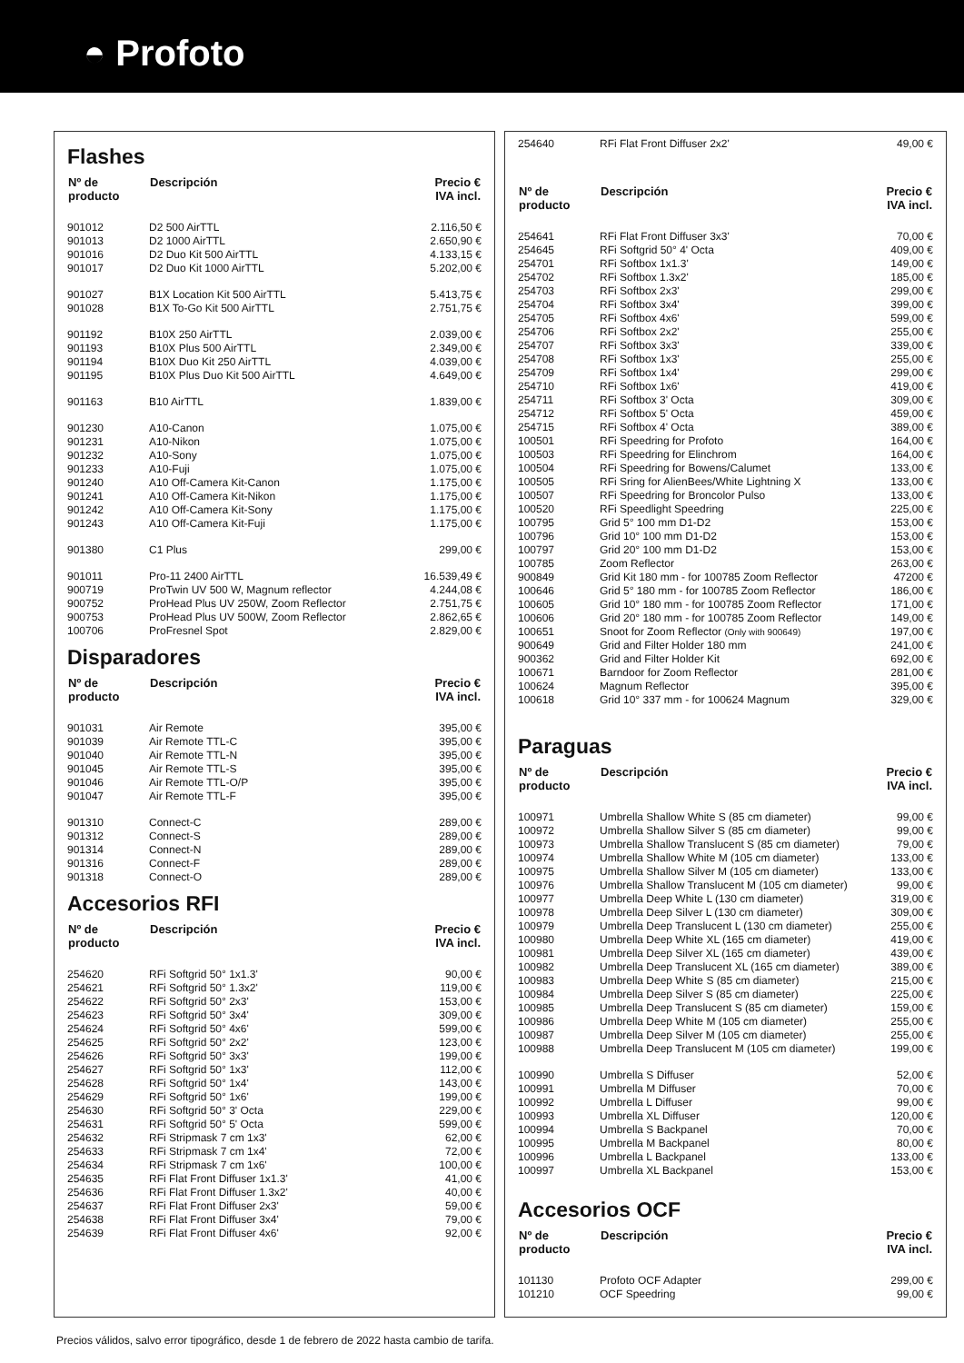◓ Profoto
Flashes
| Nº de producto | Descripción | Precio € IVA incl. |
| --- | --- | --- |
| 901012 | D2 500 AirTTL | 2.116,50 € |
| 901013 | D2 1000 AirTTL | 2.650,90 € |
| 901016 | D2 Duo Kit 500 AirTTL | 4.133,15 € |
| 901017 | D2 Duo Kit 1000 AirTTL | 5.202,00 € |
| 901027 | B1X Location Kit 500 AirTTL | 5.413,75 € |
| 901028 | B1X To-Go Kit 500 AirTTL | 2.751,75 € |
| 901192 | B10X 250 AirTTL | 2.039,00 € |
| 901193 | B10X Plus 500 AirTTL | 2.349,00 € |
| 901194 | B10X Duo Kit 250 AirTTL | 4.039,00 € |
| 901195 | B10X Plus Duo Kit 500 AirTTL | 4.649,00 € |
| 901163 | B10 AirTTL | 1.839,00 € |
| 901230 | A10-Canon | 1.075,00 € |
| 901231 | A10-Nikon | 1.075,00 € |
| 901232 | A10-Sony | 1.075,00 € |
| 901233 | A10-Fuji | 1.075,00 € |
| 901240 | A10 Off-Camera Kit-Canon | 1.175,00 € |
| 901241 | A10 Off-Camera Kit-Nikon | 1.175,00 € |
| 901242 | A10 Off-Camera Kit-Sony | 1.175,00 € |
| 901243 | A10 Off-Camera Kit-Fuji | 1.175,00 € |
| 901380 | C1 Plus | 299,00 € |
| 901011 | Pro-11 2400 AirTTL | 16.539,49 € |
| 900719 | ProTwin UV 500 W, Magnum reflector | 4.244,08 € |
| 900752 | ProHead Plus UV 250W, Zoom Reflector | 2.751,75 € |
| 900753 | ProHead Plus UV 500W, Zoom Reflector | 2.862,65 € |
| 100706 | ProFresnel Spot | 2.829,00 € |
Disparadores
| Nº de producto | Descripción | Precio € IVA incl. |
| --- | --- | --- |
| 901031 | Air Remote | 395,00 € |
| 901039 | Air Remote TTL-C | 395,00 € |
| 901040 | Air Remote TTL-N | 395,00 € |
| 901045 | Air Remote TTL-S | 395,00 € |
| 901046 | Air Remote TTL-O/P | 395,00 € |
| 901047 | Air Remote TTL-F | 395,00 € |
| 901310 | Connect-C | 289,00 € |
| 901312 | Connect-S | 289,00 € |
| 901314 | Connect-N | 289,00 € |
| 901316 | Connect-F | 289,00 € |
| 901318 | Connect-O | 289,00 € |
Accesorios RFI
| Nº de producto | Descripción | Precio € IVA incl. |
| --- | --- | --- |
| 254620 | RFi Softgrid 50° 1x1.3' | 90,00 € |
| 254621 | RFi Softgrid 50° 1.3x2' | 119,00 € |
| 254622 | RFi Softgrid 50° 2x3' | 153,00 € |
| 254623 | RFi Softgrid 50° 3x4' | 309,00 € |
| 254624 | RFi Softgrid 50° 4x6' | 599,00 € |
| 254625 | RFi Softgrid 50° 2x2' | 123,00 € |
| 254626 | RFi Softgrid 50° 3x3' | 199,00 € |
| 254627 | RFi Softgrid 50° 1x3' | 112,00 € |
| 254628 | RFi Softgrid 50° 1x4' | 143,00 € |
| 254629 | RFi Softgrid 50° 1x6' | 199,00 € |
| 254630 | RFi Softgrid 50° 3' Octa | 229,00 € |
| 254631 | RFi Softgrid 50° 5' Octa | 599,00 € |
| 254632 | RFi Stripmask 7 cm 1x3' | 62,00 € |
| 254633 | RFi Stripmask 7 cm 1x4' | 72,00 € |
| 254634 | RFi Stripmask 7 cm 1x6' | 100,00 € |
| 254635 | RFi Flat Front Diffuser 1x1.3' | 41,00 € |
| 254636 | RFi Flat Front Diffuser 1.3x2' | 40,00 € |
| 254637 | RFi Flat Front Diffuser 2x3' | 59,00 € |
| 254638 | RFi Flat Front Diffuser 3x4' | 79,00 € |
| 254639 | RFi Flat Front Diffuser 4x6' | 92,00 € |
| 254640 | RFi Flat Front Diffuser 2x2' | 49,00 € |
| Nº de producto | Descripción | Precio € IVA incl. |
| --- | --- | --- |
| 254641 | RFi Flat Front Diffuser 3x3' | 70,00 € |
| 254645 | RFi Softgrid 50° 4' Octa | 409,00 € |
| 254701 | RFi Softbox 1x1.3' | 149,00 € |
| 254702 | RFi Softbox 1.3x2' | 185,00 € |
| 254703 | RFi Softbox 2x3' | 299,00 € |
| 254704 | RFi Softbox 3x4' | 399,00 € |
| 254705 | RFi Softbox 4x6' | 599,00 € |
| 254706 | RFi Softbox 2x2' | 255,00 € |
| 254707 | RFi Softbox 3x3' | 339,00 € |
| 254708 | RFi Softbox 1x3' | 255,00 € |
| 254709 | RFi Softbox 1x4' | 299,00 € |
| 254710 | RFi Softbox 1x6' | 419,00 € |
| 254711 | RFi Softbox 3' Octa | 309,00 € |
| 254712 | RFi Softbox 5' Octa | 459,00 € |
| 254715 | RFi Softbox 4' Octa | 389,00 € |
| 100501 | RFi Speedring for Profoto | 164,00 € |
| 100503 | RFi Speedring for Elinchrom | 164,00 € |
| 100504 | RFi Speedring for Bowens/Calumet | 133,00 € |
| 100505 | RFi Sring for AlienBees/White Lightning X | 133,00 € |
| 100507 | RFi Speedring for Broncolor Pulso | 133,00 € |
| 100520 | RFi Speedlight Speedring | 225,00 € |
| 100795 | Grid 5° 100 mm D1-D2 | 153,00 € |
| 100796 | Grid 10° 100 mm D1-D2 | 153,00 € |
| 100797 | Grid 20° 100 mm D1-D2 | 153,00 € |
| 100785 | Zoom Reflector | 263,00 € |
| 900849 | Grid Kit 180 mm - for 100785 Zoom Reflector | 47200 € |
| 100646 | Grid 5° 180 mm - for 100785 Zoom Reflector | 186,00 € |
| 100605 | Grid 10° 180 mm - for 100785 Zoom Reflector | 171,00 € |
| 100606 | Grid 20° 180 mm - for 100785 Zoom Reflector | 149,00 € |
| 100651 | Snoot for Zoom Reflector (Only with 900649) | 197,00 € |
| 900649 | Grid and Filter Holder 180 mm | 241,00 € |
| 900362 | Grid and Filter Holder Kit | 692,00 € |
| 100671 | Barndoor for Zoom Reflector | 281,00 € |
| 100624 | Magnum Reflector | 395,00 € |
| 100618 | Grid 10° 337 mm - for 100624 Magnum | 329,00 € |
Paraguas
| Nº de producto | Descripción | Precio € IVA incl. |
| --- | --- | --- |
| 100971 | Umbrella Shallow White S (85 cm diameter) | 99,00 € |
| 100972 | Umbrella Shallow Silver S (85 cm diameter) | 99,00 € |
| 100973 | Umbrella Shallow Translucent S (85 cm diameter) | 79,00 € |
| 100974 | Umbrella Shallow White M (105 cm diameter) | 133,00 € |
| 100975 | Umbrella Shallow Silver M (105 cm diameter) | 133,00 € |
| 100976 | Umbrella Shallow Translucent M (105 cm diameter) | 99,00 € |
| 100977 | Umbrella Deep White L (130 cm diameter) | 319,00 € |
| 100978 | Umbrella Deep Silver L (130 cm diameter) | 309,00 € |
| 100979 | Umbrella Deep Translucent L (130 cm diameter) | 255,00 € |
| 100980 | Umbrella Deep White XL (165 cm diameter) | 419,00 € |
| 100981 | Umbrella Deep Silver XL (165 cm diameter) | 439,00 € |
| 100982 | Umbrella Deep Translucent XL (165 cm diameter) | 389,00 € |
| 100983 | Umbrella Deep White S (85 cm diameter) | 215,00 € |
| 100984 | Umbrella Deep Silver S (85 cm diameter) | 225,00 € |
| 100985 | Umbrella Deep Translucent S (85 cm diameter) | 159,00 € |
| 100986 | Umbrella Deep White M (105 cm diameter) | 255,00 € |
| 100987 | Umbrella Deep Silver M (105 cm diameter) | 255,00 € |
| 100988 | Umbrella Deep Translucent M (105 cm diameter) | 199,00 € |
| 100990 | Umbrella S Diffuser | 52,00 € |
| 100991 | Umbrella M Diffuser | 70,00 € |
| 100992 | Umbrella L Diffuser | 99,00 € |
| 100993 | Umbrella XL Diffuser | 120,00 € |
| 100994 | Umbrella S Backpanel | 70,00 € |
| 100995 | Umbrella M Backpanel | 80,00 € |
| 100996 | Umbrella L Backpanel | 133,00 € |
| 100997 | Umbrella XL Backpanel | 153,00 € |
Accesorios OCF
| Nº de producto | Descripción | Precio € IVA incl. |
| --- | --- | --- |
| 101130 | Profoto OCF Adapter | 299,00 € |
| 101210 | OCF Speedring | 99,00 € |
Precios válidos, salvo error tipográfico, desde 1 de febrero de 2022 hasta cambio de tarifa.